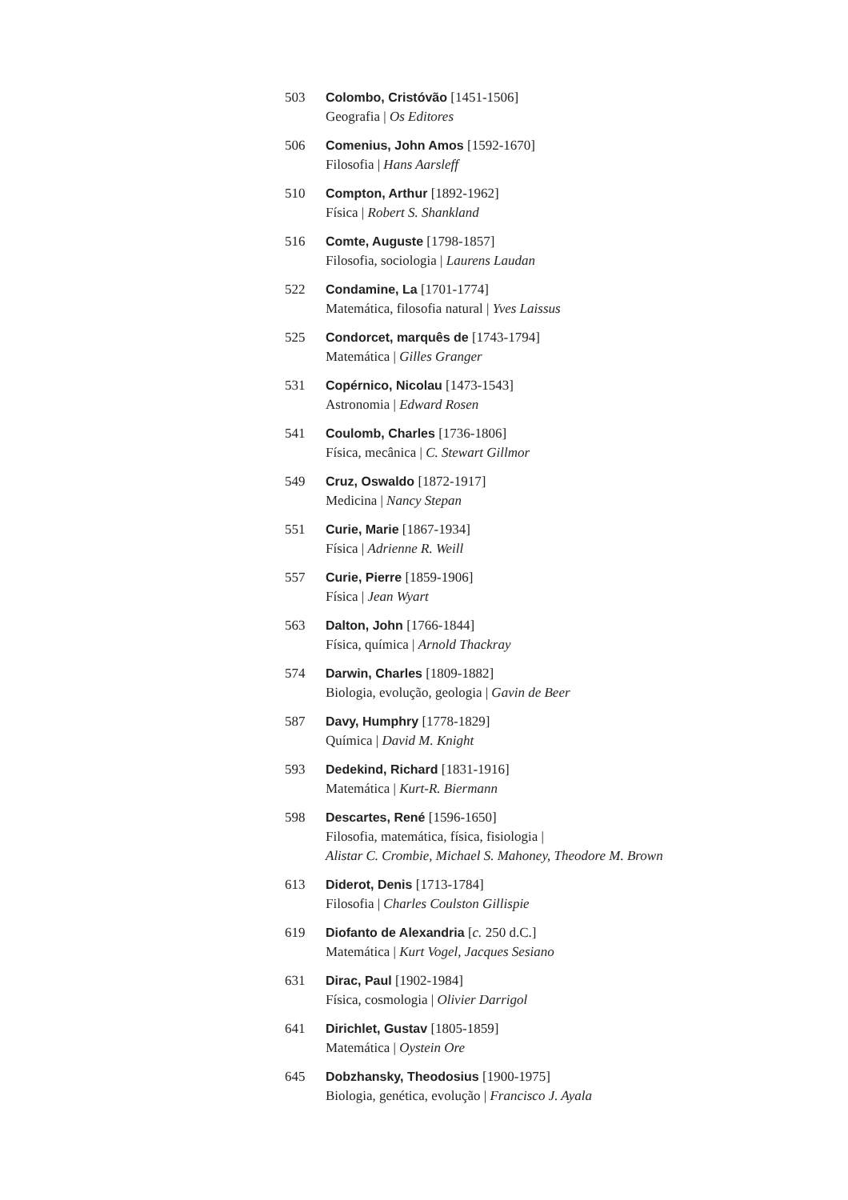503 Colombo, Cristóvão [1451-1506]
Geografia | Os Editores
506 Comenius, John Amos [1592-1670]
Filosofia | Hans Aarsleff
510 Compton, Arthur [1892-1962]
Física | Robert S. Shankland
516 Comte, Auguste [1798-1857]
Filosofia, sociologia | Laurens Laudan
522 Condamine, La [1701-1774]
Matemática, filosofia natural | Yves Laissus
525 Condorcet, marquês de [1743-1794]
Matemática | Gilles Granger
531 Copérnico, Nicolau [1473-1543]
Astronomia | Edward Rosen
541 Coulomb, Charles [1736-1806]
Física, mecânica | C. Stewart Gillmor
549 Cruz, Oswaldo [1872-1917]
Medicina | Nancy Stepan
551 Curie, Marie [1867-1934]
Física | Adrienne R. Weill
557 Curie, Pierre [1859-1906]
Física | Jean Wyart
563 Dalton, John [1766-1844]
Física, química | Arnold Thackray
574 Darwin, Charles [1809-1882]
Biologia, evolução, geologia | Gavin de Beer
587 Davy, Humphry [1778-1829]
Química | David M. Knight
593 Dedekind, Richard [1831-1916]
Matemática | Kurt-R. Biermann
598 Descartes, René [1596-1650]
Filosofia, matemática, física, fisiologia |
Alistar C. Crombie, Michael S. Mahoney, Theodore M. Brown
613 Diderot, Denis [1713-1784]
Filosofia | Charles Coulston Gillispie
619 Diofanto de Alexandria [c. 250 d.C.]
Matemática | Kurt Vogel, Jacques Sesiano
631 Dirac, Paul [1902-1984]
Física, cosmologia | Olivier Darrigol
641 Dirichlet, Gustav [1805-1859]
Matemática | Oystein Ore
645 Dobzhansky, Theodosius [1900-1975]
Biologia, genética, evolução | Francisco J. Ayala